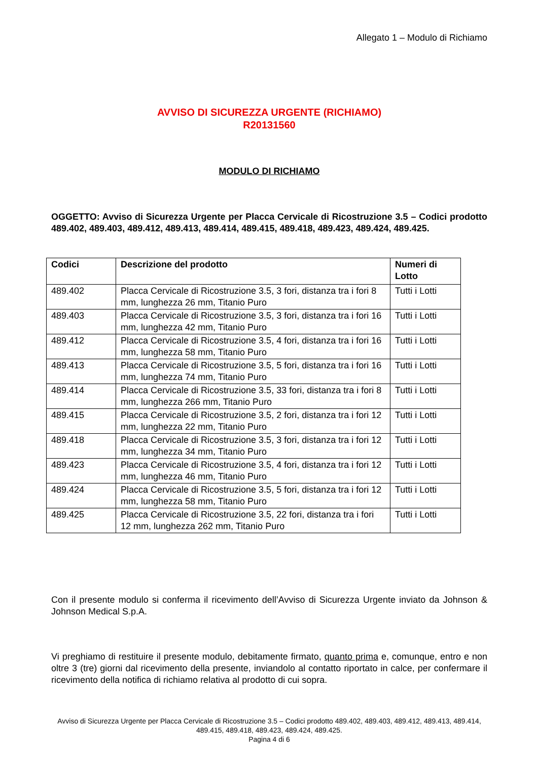Allegato 1 – Modulo di Richiamo
AVVISO DI SICUREZZA URGENTE (RICHIAMO)
R20131560
MODULO DI RICHIAMO
OGGETTO: Avviso di Sicurezza Urgente per Placca Cervicale di Ricostruzione 3.5 – Codici prodotto 489.402, 489.403, 489.412, 489.413, 489.414, 489.415, 489.418, 489.423, 489.424, 489.425.
| Codici | Descrizione del prodotto | Numeri di Lotto |
| --- | --- | --- |
| 489.402 | Placca Cervicale di Ricostruzione 3.5, 3 fori, distanza tra i fori 8 mm, lunghezza 26 mm, Titanio Puro | Tutti i Lotti |
| 489.403 | Placca Cervicale di Ricostruzione 3.5, 3 fori, distanza tra i fori 16 mm, lunghezza 42 mm, Titanio Puro | Tutti i Lotti |
| 489.412 | Placca Cervicale di Ricostruzione 3.5, 4 fori, distanza tra i fori 16 mm, lunghezza 58 mm, Titanio Puro | Tutti i Lotti |
| 489.413 | Placca Cervicale di Ricostruzione 3.5, 5 fori, distanza tra i fori 16 mm, lunghezza 74 mm, Titanio Puro | Tutti i Lotti |
| 489.414 | Placca Cervicale di Ricostruzione 3.5, 33 fori, distanza tra i fori 8 mm, lunghezza 266 mm, Titanio Puro | Tutti i Lotti |
| 489.415 | Placca Cervicale di Ricostruzione 3.5, 2 fori, distanza tra i fori 12 mm, lunghezza 22 mm, Titanio Puro | Tutti i Lotti |
| 489.418 | Placca Cervicale di Ricostruzione 3.5, 3 fori, distanza tra i fori 12 mm, lunghezza 34 mm, Titanio Puro | Tutti i Lotti |
| 489.423 | Placca Cervicale di Ricostruzione 3.5, 4 fori, distanza tra i fori 12 mm, lunghezza 46 mm, Titanio Puro | Tutti i Lotti |
| 489.424 | Placca Cervicale di Ricostruzione 3.5, 5 fori, distanza tra i fori 12 mm, lunghezza 58 mm, Titanio Puro | Tutti i Lotti |
| 489.425 | Placca Cervicale di Ricostruzione 3.5, 22 fori, distanza tra i fori 12 mm, lunghezza 262 mm, Titanio Puro | Tutti i Lotti |
Con il presente modulo si conferma il ricevimento dell’Avviso di Sicurezza Urgente inviato da Johnson & Johnson Medical S.p.A.
Vi preghiamo di restituire il presente modulo, debitamente firmato, quanto prima e, comunque, entro e non oltre 3 (tre) giorni dal ricevimento della presente, inviandolo al contatto riportato in calce, per confermare il ricevimento della notifica di richiamo relativa al prodotto di cui sopra.
Avviso di Sicurezza Urgente per Placca Cervicale di Ricostruzione 3.5 – Codici prodotto 489.402, 489.403, 489.412, 489.413, 489.414, 489.415, 489.418, 489.423, 489.424, 489.425.
Pagina 4 di 6